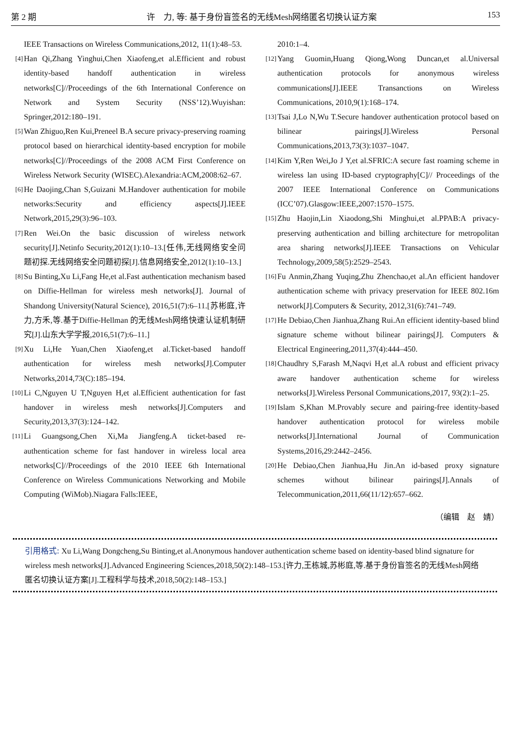第 2 期 许　力, 等: 基于身份盲签名的无线Mesh网络匿名切换认证方案 153
IEEE Transactions on Wireless Communications,2012, 11(1):48–53.
[4] Han Qi,Zhang Yinghui,Chen Xiaofeng,et al.Efficient and robust identity-based handoff authentication in wireless networks[C]//Proceedings of the 6th International Conference on Network and System Security (NSS’12).Wuyishan: Springer,2012:180–191.
[5] Wan Zhiguo,Ren Kui,Preneel B.A secure privacy-preserving roaming protocol based on hierarchical identity-based encryption for mobile networks[C]//Proceedings of the 2008 ACM First Conference on Wireless Network Security (WISEC).Alexandria:ACM,2008:62–67.
[6] He Daojing,Chan S,Guizani M.Handover authentication for mobile networks:Security and efficiency aspects[J].IEEE Network,2015,29(3):96–103.
[7] Ren Wei.On the basic discussion of wireless network security[J].Netinfo Security,2012(1):10–13.[任伟,无线网络安全问题初探.无线网络安全问题初探[J].信息网络安全,2012(1):10–13.]
[8] Su Binting,Xu Li,Fang He,et al.Fast authentication mechanism based on Diffie-Hellman for wireless mesh networks[J]. Journal of Shandong University(Natural Science), 2016,51(7):6–11.[苏彬庭,许力,方禾,等.基于Diffie-Hellman 的无线Mesh网络快速认证机制研究[J].山东大学学报,2016,51(7):6–11.]
[9] Xu Li,He Yuan,Chen Xiaofeng,et al.Ticket-based handoff authentication for wireless mesh networks[J].Computer Networks,2014,73(C):185–194.
[10] Li C,Nguyen U T,Nguyen H,et al.Efficient authentication for fast handover in wireless mesh networks[J].Computers and Security,2013,37(3):124–142.
[11] Li Guangsong,Chen Xi,Ma Jiangfeng.A ticket-based re-authentication scheme for fast handover in wireless local area networks[C]//Proceedings of the 2010 IEEE 6th International Conference on Wireless Communications Networking and Mobile Computing (WiMob).Niagara Falls:IEEE,
2010:1–4.
[12] Yang Guomin,Huang Qiong,Wong Duncan,et al.Universal authentication protocols for anonymous wireless communications[J].IEEE Transanctions on Wireless Communications, 2010,9(1):168–174.
[13] Tsai J,Lo N,Wu T.Secure handover authentication protocol based on bilinear pairings[J].Wireless Personal Communications,2013,73(3):1037–1047.
[14] Kim Y,Ren Wei,Jo J Y,et al.SFRIC:A secure fast roaming scheme in wireless lan using ID-based cryptography[C]// Proceedings of the 2007 IEEE International Conference on Communications (ICC’07).Glasgow:IEEE,2007:1570–1575.
[15] Zhu Haojin,Lin Xiaodong,Shi Minghui,et al.PPAB:A privacy-preserving authentication and billing architecture for metropolitan area sharing networks[J].IEEE Transactions on Vehicular Technology,2009,58(5):2529–2543.
[16] Fu Anmin,Zhang Yuqing,Zhu Zhenchao,et al.An efficient handover authentication scheme with privacy preservation for IEEE 802.16m network[J].Computers & Security, 2012,31(6):741–749.
[17] He Debiao,Chen Jianhua,Zhang Rui.An efficient identity-based blind signature scheme without bilinear pairings[J]. Computers & Electrical Engineering,2011,37(4):444–450.
[18] Chaudhry S,Farash M,Naqvi H,et al.A robust and efficient privacy aware handover authentication scheme for wireless networks[J].Wireless Personal Communications,2017, 93(2):1–25.
[19] Islam S,Khan M.Provably secure and pairing-free identity-based handover authentication protocol for wireless mobile networks[J].International Journal of Communication Systems,2016,29:2442–2456.
[20] He Debiao,Chen Jianhua,Hu Jin.An id-based proxy signature schemes without bilinear pairings[J].Annals of Telecommunication,2011,66(11/12):657–662.
（编辑　赵　婧）
引用格式: Xu Li,Wang Dongcheng,Su Binting,et al.Anonymous handover authentication scheme based on identity-based blind signature for wireless mesh networks[J].Advanced Engineering Sciences,2018,50(2):148–153.[许力,王栋城,苏彬庭,等.基于身份盲签名的无线Mesh网络匿名切换认证方案[J].工程科学与技术,2018,50(2):148–153.]